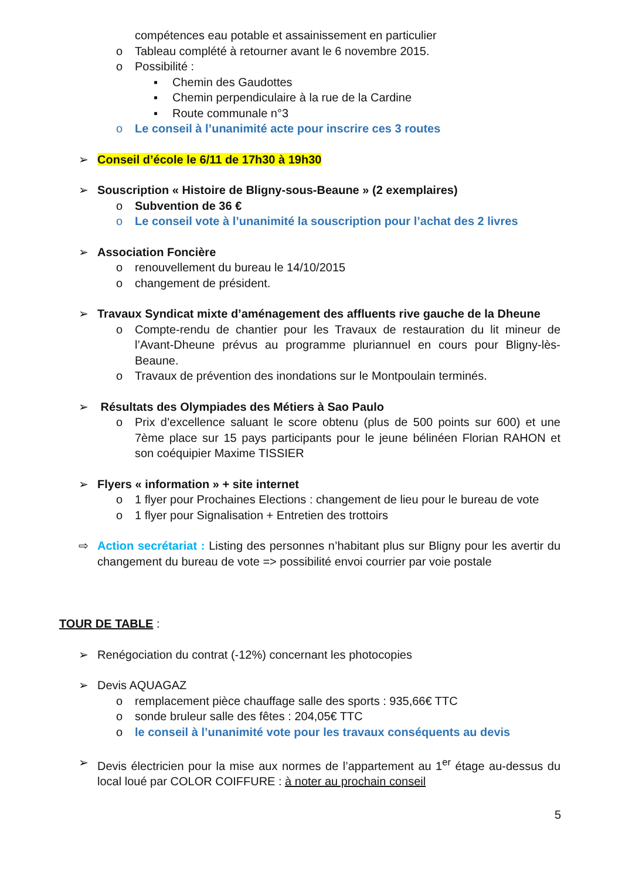compétences eau potable et assainissement en particulier
o Tableau complété à retourner avant le 6 novembre 2015.
o Possibilité :
▪ Chemin des Gaudottes
▪ Chemin perpendiculaire à la rue de la Cardine
▪ Route communale n°3
o Le conseil à l’unanimité acte pour inscrire ces 3 routes
➢ Conseil d’école le 6/11 de 17h30 à 19h30
➢ Souscription « Histoire de Bligny-sous-Beaune » (2 exemplaires)
o Subvention de 36 €
o Le conseil vote à l’unanimité la souscription pour l’achat des 2 livres
➢ Association Foncière
o renouvellement du bureau le 14/10/2015
o changement de président.
➢ Travaux Syndicat mixte d’aménagement des affluents rive gauche de la Dheune
o Compte-rendu de chantier pour les Travaux de restauration du lit mineur de l’Avant-Dheune prévus au programme pluriannuel en cours pour Bligny-lès-Beaune.
o Travaux de prévention des inondations sur le Montpoulain terminés.
➢ Résultats des Olympiades des Métiers à Sao Paulo
o Prix d’excellence saluant le score obtenu (plus de 500 points sur 600) et une 7ème place sur 15 pays participants pour le jeune bélinéen Florian RAHON et son coéquipier Maxime TISSIER
➢ Flyers « information » + site internet
o 1 flyer pour Prochaines Elections : changement de lieu pour le bureau de vote
o 1 flyer pour Signalisation + Entretien des trottoirs
⇨ Action secrétariat : Listing des personnes n’habitant plus sur Bligny pour les avertir du changement du bureau de vote => possibilité envoi courrier par voie postale
TOUR DE TABLE :
➢ Renégociation du contrat (-12%) concernant les photocopies
➢ Devis AQUAGAZ
o remplacement pièce chauffage salle des sports : 935,66€ TTC
o sonde bruleur salle des fêtes : 204,05€ TTC
o le conseil à l’unanimité vote pour les travaux conséquents au devis
➢ Devis électricien pour la mise aux normes de l’appartement au 1<sup>er</sup> étage au-dessus du local loué par COLOR COIFFURE : à noter au prochain conseil
5